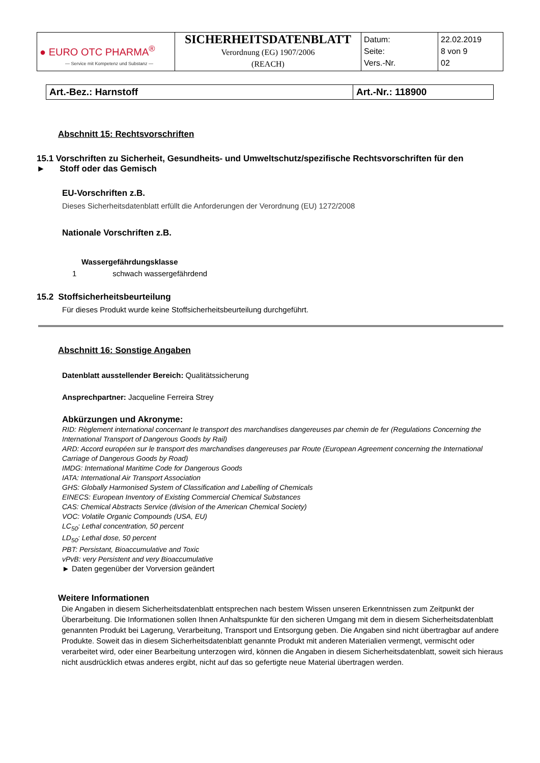| ● EURO OTC PHARMA<sup>®</sup> — Service mit Kompetenz und Substanz — | SICHERHEITSDATENBLATT Verordnung (EG) 1907/2006 (REACH) | Datum: Seite: Vers.-Nr. | 22.02.2019 8 von 9 02 |
| Art.-Bez.: Harnstoff | Art.-Nr.: 118900 |
Abschnitt 15: Rechtsvorschriften
15.1 Vorschriften zu Sicherheit, Gesundheits- und Umweltschutz/spezifische Rechtsvorschriften für den
► Stoff oder das Gemisch
EU-Vorschriften z.B.
Dieses Sicherheitsdatenblatt erfüllt die Anforderungen der Verordnung (EU) 1272/2008
Nationale Vorschriften z.B.
Wassergefährdungsklasse
1 schwach wassergefährdend
15.2 Stoffsicherheitsbeurteilung
Für dieses Produkt wurde keine Stoffsicherheitsbeurteilung durchgeführt.
Abschnitt 16: Sonstige Angaben
Datenblatt ausstellender Bereich: Qualitätssicherung
Ansprechpartner: Jacqueline Ferreira Strey
Abkürzungen und Akronyme:
RID: Règlement international concernant le transport des marchandises dangereuses par chemin de fer (Regulations Concerning the International Transport of Dangerous Goods by Rail)
ARD: Accord européen sur le transport des marchandises dangereuses par Route (European Agreement concerning the International Carriage of Dangerous Goods by Road)
IMDG: International Maritime Code for Dangerous Goods
IATA: International Air Transport Association
GHS: Globally Harmonised System of Classification and Labelling of Chemicals
EINECS: European Inventory of Existing Commercial Chemical Substances
CAS: Chemical Abstracts Service (division of the American Chemical Society)
VOC: Volatile Organic Compounds (USA, EU)
LC<sub>50</sub>: Lethal concentration, 50 percent
LD<sub>50</sub>: Lethal dose, 50 percent
PBT: Persistant, Bioaccumulative and Toxic
vPvB: very Persistent and very Bioaccumulative
► Daten gegenüber der Vorversion geändert
Weitere Informationen
Die Angaben in diesem Sicherheitsdatenblatt entsprechen nach bestem Wissen unseren Erkenntnissen zum Zeitpunkt der Überarbeitung. Die Informationen sollen Ihnen Anhaltspunkte für den sicheren Umgang mit dem in diesem Sicherheitsdatenblatt genannten Produkt bei Lagerung, Verarbeitung, Transport und Entsorgung geben. Die Angaben sind nicht übertragbar auf andere Produkte. Soweit das in diesem Sicherheitsdatenblatt genannte Produkt mit anderen Materialien vermengt, vermischt oder verarbeitet wird, oder einer Bearbeitung unterzogen wird, können die Angaben in diesem Sicherheitsdatenblatt, soweit sich hieraus nicht ausdrücklich etwas anderes ergibt, nicht auf das so gefertigte neue Material übertragen werden.